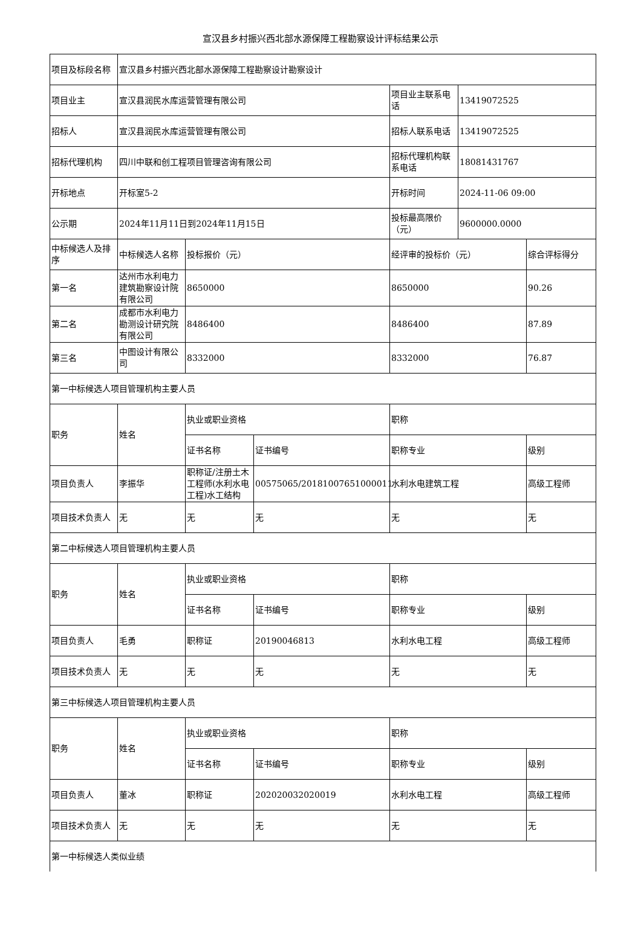宣汉县乡村振兴西北部水源保障工程勘察设计评标结果公示
| 项目及标段名称 | 宣汉县乡村振兴西北部水源保障工程勘察设计勘察设计 | | | | | |
| 项目业主 | 宣汉县润民水库运营管理有限公司 | | | 项目业主联系电话 | 13419072525 | |
| 招标人 | 宣汉县润民水库运营管理有限公司 | | | 招标人联系电话 | 13419072525 | |
| 招标代理机构 | 四川中联和创工程项目管理咨询有限公司 | | | 招标代理机构联系电话 | 18081431767 | |
| 开标地点 | 开标室5-2 | | | 开标时间 | 2024-11-06 09:00 | |
| 公示期 | 2024年11月11日到2024年11月15日 | | | 投标最高限价（元） | 9600000.0000 | |
| 中标候选人及排序 | 中标候选人名称 | 投标报价（元） | | 经评审的投标价（元） | | 综合评标得分 |
| 第一名 | 达州市水利电力建筑勘察设计院有限公司 | 8650000 | | 8650000 | | 90.26 |
| 第二名 | 成都市水利电力勘测设计研究院有限公司 | 8486400 | | 8486400 | | 87.89 |
| 第三名 | 中图设计有限公司 | 8332000 | | 8332000 | | 76.87 |
| 第一中标候选人项目管理机构主要人员 | | | | | | |
| 职务 | 姓名 | 执业或职业资格 | | 职称 | | |
| | | 证书名称 | 证书编号 | 职称专业 | | 级别 |
| 项目负责人 | 李振华 | 职称证/注册土木工程师(水利水电工程)水工结构 | 00575065/20181007651000011 | 水利水电建筑工程 | | 高级工程师 |
| 项目技术负责人 | 无 | 无 | 无 | 无 | | 无 |
| 第二中标候选人项目管理机构主要人员 | | | | | | |
| 职务 | 姓名 | 执业或职业资格 | | 职称 | | |
| | | 证书名称 | 证书编号 | 职称专业 | | 级别 |
| 项目负责人 | 毛勇 | 职称证 | 20190046813 | 水利水电工程 | | 高级工程师 |
| 项目技术负责人 | 无 | 无 | 无 | 无 | | 无 |
| 第三中标候选人项目管理机构主要人员 | | | | | | |
| 职务 | 姓名 | 执业或职业资格 | | 职称 | | |
| | | 证书名称 | 证书编号 | 职称专业 | | 级别 |
| 项目负责人 | 董冰 | 职称证 | 202020032020019 | 水利水电工程 | | 高级工程师 |
| 项目技术负责人 | 无 | 无 | 无 | 无 | | 无 |
| 第一中标候选人类似业绩 | | | | | | |